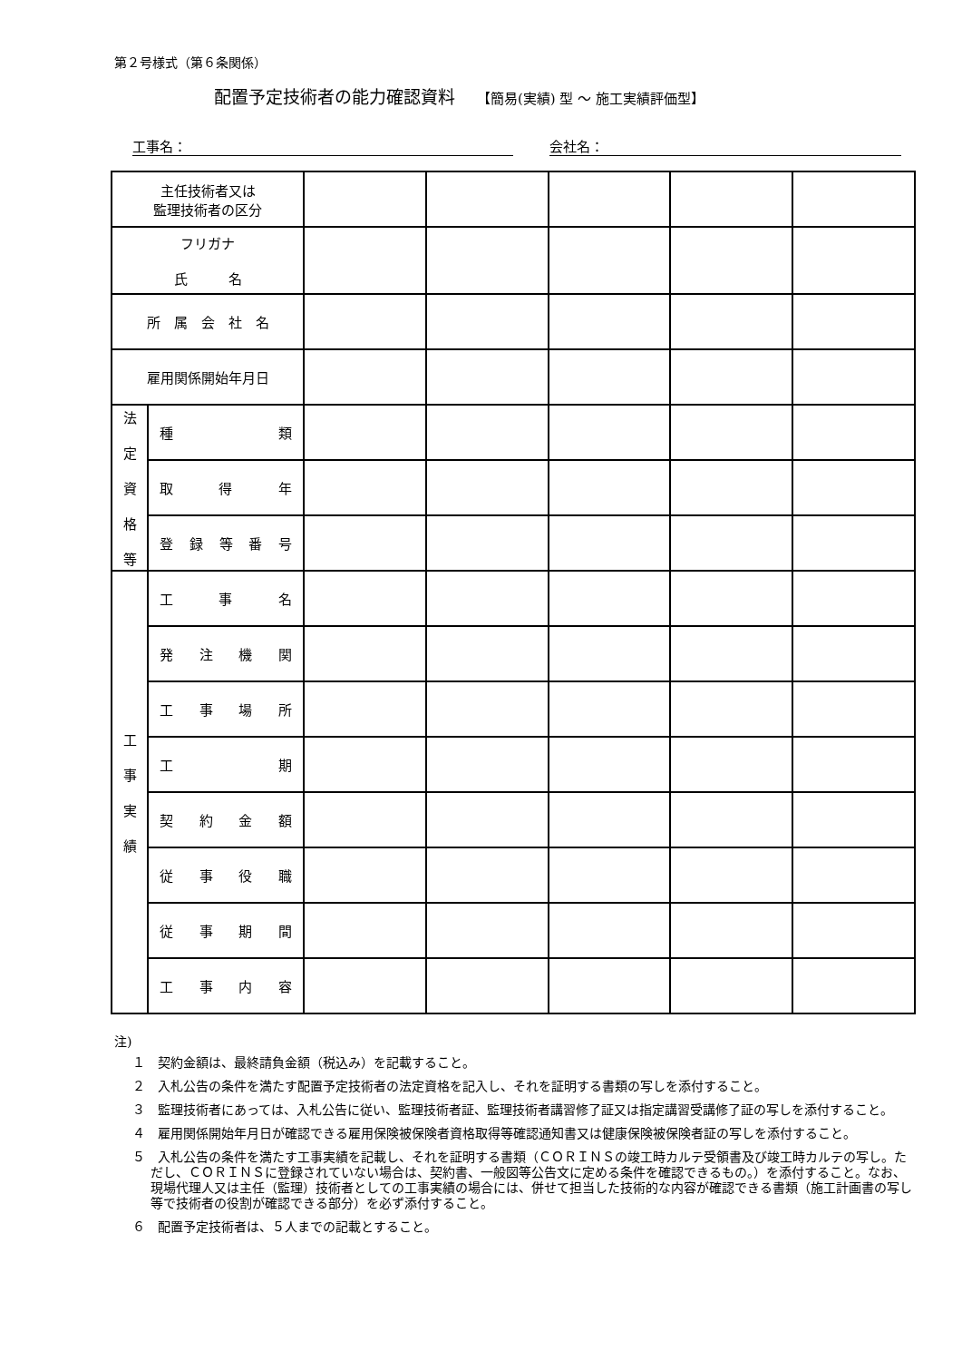第２号様式（第６条関係）
配置予定技術者の能力確認資料 【簡易(実績) 型 ～ 施工実績評価型】
工事名： 会社名：
| 主任技術者又は 監理技術者の区分 | | | | | | |
| フリガナ 氏 名 | | | | | | |
| 所 属 会 社 名 | | | | | | |
| 雇用関係開始年月日 | | | | | | |
| 法 定 資 格 等 | 種 類 | | | | | |
| | 取 得 年 | | | | | |
| | 登録等番号 | | | | | |
| 工 事 実 績 | 工 事 名 | | | | | |
| | 発注機関 | | | | | |
| | 工事場所 | | | | | |
| | 工 期 | | | | | |
| | 契約金額 | | | | | |
| | 従事役職 | | | | | |
| | 従事期間 | | | | | |
| | 工事内容 | | | | | |
注)
１　契約金額は、最終請負金額（税込み）を記載すること。
２　入札公告の条件を満たす配置予定技術者の法定資格を記入し、それを証明する書類の写しを添付すること。
３　監理技術者にあっては、入札公告に従い、監理技術者証、監理技術者講習修了証又は指定講習受講修了証の写しを添付すること。
４　雇用関係開始年月日が確認できる雇用保険被保険者資格取得等確認通知書又は健康保険被保険者証の写しを添付すること。
５　入札公告の条件を満たす工事実績を記載し、それを証明する書類（ＣＯＲＩＮＳの竣工時カルテ受領書及び竣工時カルテの写し。ただし、ＣＯＲＩＮＳに登録されていない場合は、契約書、一般図等公告文に定める条件を確認できるもの。）を添付すること。なお、現場代理人又は主任（監理）技術者としての工事実績の場合には、併せて担当した技術的な内容が確認できる書類（施工計画書の写し等で技術者の役割が確認できる部分）を必ず添付すること。
６　配置予定技術者は、５人までの記載とすること。